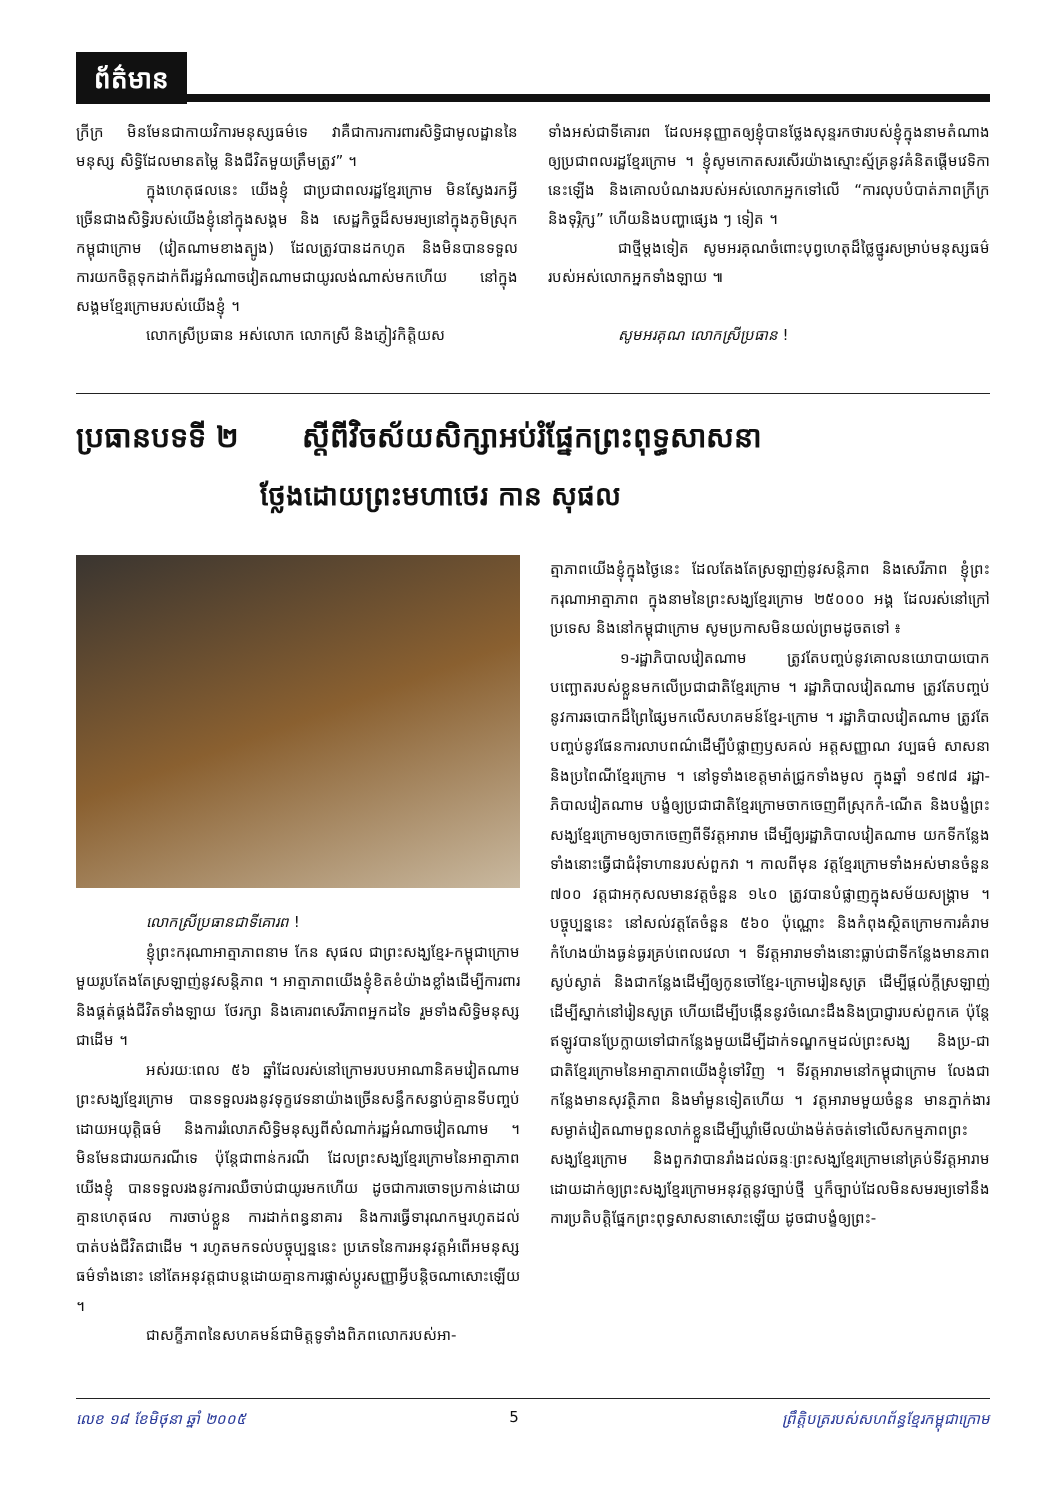ព័ត៌មាន
ក្រីក្រ មិនមែនជាកាយវិការមនុស្សធម៌ទេ វាគឺជាការការពារសិទ្ធិជាមូលដ្ឋាននៃមនុស្ស សិទ្ធិដែលមានតម្លៃ និងជីវិតមួយត្រឹមត្រូវ” ។
ក្នុងហេតុផលនេះ យើងខ្ញុំ ជាប្រជាពលរដ្ឋខ្មែរក្រោម មិនស្វែងរកអ្វីច្រើនជាងសិទ្ធិរបស់យើងខ្ញុំនៅក្នុងសង្គម និង សេដ្ឋកិច្ចដ៏សមរម្យនៅក្នុងភូមិស្រុកកម្ពុជាក្រោម (វៀតណាមខាងត្បូង) ដែលត្រូវបានដកហូត និងមិនបានទទួលការយកចិត្តទុកដាក់ពីរដ្ឋអំណាចវៀតណាមជាយូរលង់ណាស់មកហើយ នៅក្នុងសង្គមខ្មែរក្រោមរបស់យើងខ្ញុំ ។
លោកស្រីប្រធាន អស់លោក លោកស្រី និងភ្ញៀវកិត្តិយស
ទាំងអស់ជាទីគោរព ដែលអនុញ្ញាតឲ្យខ្ញុំបានថ្លែងសុន្ទរកថារបស់ខ្ញុំក្នុងនាមតំណាងឲ្យប្រជាពលរដ្ឋខ្មែរក្រោម ។ ខ្ញុំសូមកោតសរសើរយ៉ាងស្មោះស្ម័គ្រនូវគំនិតផ្តើមវេទិកានេះឡើង និងគោលបំណងរបស់អស់លោកអ្នកទៅលើ “ការលុបបំបាត់ភាពក្រីក្រ និងទុរ្ភិក្ស” ហើយនិងបញ្ហាផ្សេង ៗ ទៀត ។
ជាថ្មីម្តងទៀត សូមអរគុណចំពោះបុព្វហេតុដ៏ថ្លៃថ្នូរសម្រាប់មនុស្សធម៌របស់អស់លោកអ្នកទាំងឡាយ ៕
សូមអរគុណ លោកស្រីប្រធាន !
ប្រធានបទទី ២ ស្តីពីវិចស័យសិក្សាអប់រំផ្នែកព្រះពុទ្ធសាសនា
ថ្លែងដោយព្រះមហាថេរ កាន សុផល
លោកស្រីប្រធានជាទីគោរព !
ខ្ញុំព្រះករុណាអាត្មាភាពនាម កែន សុផល ជាព្រះសង្ឃខ្មែរ-កម្ពុជាក្រោមមួយរូបតែងតែស្រឡាញ់នូវសន្តិភាព ។ អាត្មាភាពយើងខ្ញុំខិតខំយ៉ាងខ្លាំងដើម្បីការពារ និងផ្គត់ផ្គង់ជីវិតទាំងឡាយ ថែរក្សា និងគោរពសេរីភាពអ្នកដទៃ រួមទាំងសិទ្ធិមនុស្សជាដើម ។
អស់រយៈពេល ៥៦ ឆ្នាំដែលរស់នៅក្រោមរបបអាណានិគមវៀតណាម ព្រះសង្ឃខ្មែរក្រោម បានទទួលរងនូវទុក្ខវេទនាយ៉ាងច្រើនសន្ធឹកសន្ធាប់គ្មានទីបញ្ចប់ដោយអយុត្តិធម៌ និងការរំលោភសិទ្ធិមនុស្សពីសំណាក់រដ្ឋអំណាចវៀតណាម ។ មិនមែនជារយករណីទេ ប៉ុន្តែជាពាន់ករណី ដែលព្រះសង្ឃខ្មែរក្រោមនៃអាត្មាភាពយើងខ្ញុំ បានទទួលរងនូវការឈឺចាប់ជាយូរមកហើយ ដូចជាការចោទប្រកាន់ដោយគ្មានហេតុផល ការចាប់ខ្លួន ការដាក់ពន្ធនាគារ និងការធ្វើទារុណកម្មរហូតដល់បាត់បង់ជីវិតជាដើម ។ រហូតមកទល់បច្ចុប្បន្ននេះ ប្រភេទនៃការអនុវត្តអំពើអមនុស្សធម៌ទាំងនោះ នៅតែអនុវត្តជាបន្តដោយគ្មានការផ្លាស់ប្តូរសញ្ញាអ្វីបន្តិចណាសោះឡើយ ។
ជាសក្ខីភាពនៃសហគមន៍ជាមិត្តទូទាំងពិភពលោករបស់អា-
ត្មាភាពយើងខ្ញុំក្នុងថ្ងៃនេះ ដែលតែងតែស្រឡាញ់នូវសន្តិភាព និងសេរីភាព ខ្ញុំព្រះករុណាអាត្មាភាព ក្នុងនាមនៃព្រះសង្ឃខ្មែរក្រោម ២៥០០០ អង្គ ដែលរស់នៅក្រៅប្រទេស និងនៅកម្ពុជាក្រោម សូមប្រកាសមិនយល់ព្រមដូចតទៅ ៖
១-រដ្ឋាភិបាលវៀតណាម ត្រូវតែបញ្ចប់នូវគោលនយោបាយបោកបញ្ឆោតរបស់ខ្លួនមកលើប្រជាជាតិខ្មែរក្រោម ។ រដ្ឋាភិបាលវៀតណាម ត្រូវតែបញ្ចប់នូវការឆបោកដ៏ព្រៃផ្សៃមកលើសហគមន៍ខ្មែរ-ក្រោម ។ រដ្ឋាភិបាលវៀតណាម ត្រូវតែបញ្ចប់នូវផែនការលាបពណ៌ដើម្បីបំផ្លាញឫសគល់ អត្តសញ្ញាណ វប្បធម៌ សាសនា និងប្រពៃណីខ្មែរក្រោម ។ នៅទូទាំងខេត្តមាត់ជ្រូកទាំងមូល ក្នុងឆ្នាំ ១៩៧៨ រដ្ឋា-ភិបាលវៀតណាម បង្ខំឲ្យប្រជាជាតិខ្មែរក្រោមចាកចេញពីស្រុកកំ-ណើត និងបង្ខំព្រះសង្ឃខ្មែរក្រោមឲ្យចាកចេញពីទីវត្តអារាម ដើម្បីឲ្យរដ្ឋាភិបាលវៀតណាម យកទីកន្លែងទាំងនោះធ្វើជាជំរុំទាហានរបស់ពួកវា ។ កាលពីមុន វត្តខ្មែរក្រោមទាំងអស់មានចំនួន ៧០០ វត្តជាអកុសលមានវត្តចំនួន ១៤០ ត្រូវបានបំផ្លាញក្នុងសម័យសង្គ្រាម ។ បច្ចុប្បន្ននេះ នៅសល់វត្តតែចំនួន ៥៦០ ប៉ុណ្ណោះ និងកំពុងស្ថិតក្រោមការគំរាមកំហែងយ៉ាងធ្ងន់ធ្ងរគ្រប់ពេលវេលា ។ ទីវត្តអារាមទាំងនោះធ្លាប់ជាទីកន្លែងមានភាពស្ងប់ស្ងាត់ និងជាកន្លែងដើម្បីឲ្យកូនចៅខ្មែរ-ក្រោមរៀនសូត្រ ដើម្បីផ្តល់ក្តីស្រឡាញ់ ដើម្បីស្នាក់នៅរៀនសូត្រ ហើយដើម្បីបង្កើននូវចំណេះដឹងនិងប្រាជ្ញារបស់ពួកគេ ប៉ុន្តែឥឡូវបានប្រែក្លាយទៅជាកន្លែងមួយដើម្បីដាក់ទណ្ឌកម្មដល់ព្រះសង្ឃ និងប្រ-ជាជាតិខ្មែរក្រោមនៃអាត្មាភាពយើងខ្ញុំទៅវិញ ។ ទីវត្តអារាមនៅកម្ពុជាក្រោម លែងជាកន្លែងមានសុវត្ថិភាព និងមាំមួនទៀតហើយ ។ វត្តអារាមមួយចំនួន មានភ្នាក់ងារសម្ងាត់វៀតណាមពួនលាក់ខ្លួនដើម្បីឃ្លាំមើលយ៉ាងម៉ត់ចត់ទៅលើសកម្មភាពព្រះសង្ឃខ្មែរក្រោម និងពួកវាបានរាំងដល់ឆន្ទៈព្រះសង្ឃខ្មែរក្រោមនៅគ្រប់ទីវត្តអារាម ដោយដាក់ឲ្យព្រះសង្ឃខ្មែរក្រោមអនុវត្តនូវច្បាប់ថ្មី ឬក៏ច្បាប់ដែលមិនសមរម្យទៅនឹងការប្រតិបត្តិផ្នែកព្រះពុទ្ធសាសនាសោះឡើយ ដូចជាបង្ខំឲ្យព្រះ-
លេខ ១៨ ខែមិថុនា ឆ្នាំ ២០០៥ 5 ព្រឹត្តិបត្ររបស់សហព័ន្ធខ្មែរកម្ពុជាក្រោម